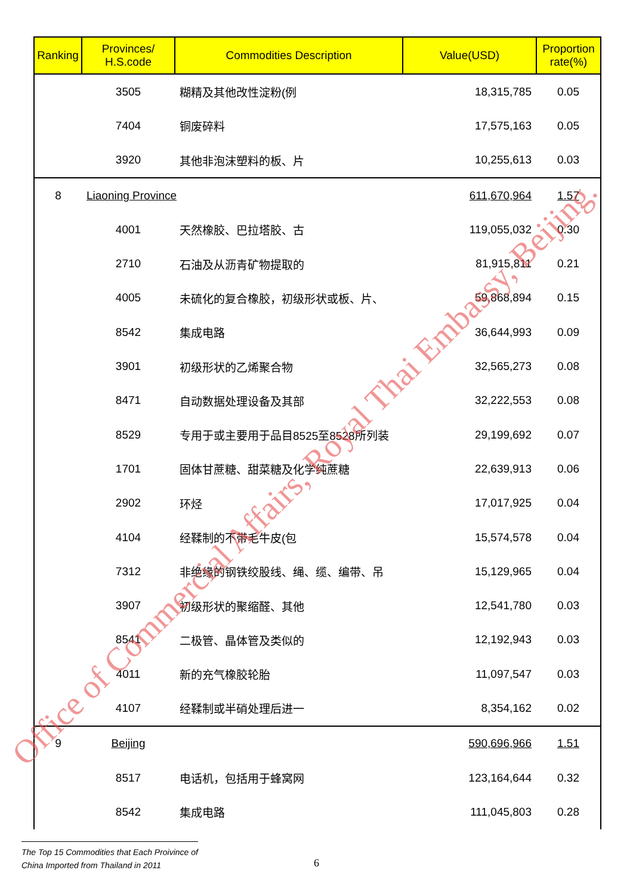| Ranking | Provinces/ H.S.code | Commodities Description | Value(USD) | Proportion rate(%) |
| --- | --- | --- | --- | --- |
| | 3505 | 糊精及其他改性淀粉(例 | 18,315,785 | 0.05 |
| | 7404 | 铜废碎料 | 17,575,163 | 0.05 |
| | 3920 | 其他非泡沫塑料的板、片 | 10,255,613 | 0.03 |
| 8 | Liaoning Province | | 611,670,964 | 1.57 |
| | 4001 | 天然橡胶、巴拉塔胶、古 | 119,055,032 | 0.30 |
| | 2710 | 石油及从沥青矿物提取的 | 81,915,811 | 0.21 |
| | 4005 | 未硫化的复合橡胶，初级形状或板、片、 | 59,868,894 | 0.15 |
| | 8542 | 集成电路 | 36,644,993 | 0.09 |
| | 3901 | 初级形状的乙烯聚合物 | 32,565,273 | 0.08 |
| | 8471 | 自动数据处理设备及其部 | 32,222,553 | 0.08 |
| | 8529 | 专用于或主要用于品目8525至8528所列装 | 29,199,692 | 0.07 |
| | 1701 | 固体甘蔗糖、甜菜糖及化学纯蔗糖 | 22,639,913 | 0.06 |
| | 2902 | 环烃 | 17,017,925 | 0.04 |
| | 4104 | 经鞣制的不带毛牛皮(包 | 15,574,578 | 0.04 |
| | 7312 | 非绝缘的钢铁绞股线、绳、缆、编带、吊 | 15,129,965 | 0.04 |
| | 3907 | 初级形状的聚缩醛、其他 | 12,541,780 | 0.03 |
| | 8541 | 二极管、晶体管及类似的 | 12,192,943 | 0.03 |
| | 4011 | 新的充气橡胶轮胎 | 11,097,547 | 0.03 |
| | 4107 | 经鞣制或半硝处理后进一 | 8,354,162 | 0.02 |
| 9 | Beijing | | 590,696,966 | 1.51 |
| | 8517 | 电话机，包括用于蜂窝网 | 123,164,644 | 0.32 |
| | 8542 | 集成电路 | 111,045,803 | 0.28 |
Office of Commercial Affairs, Royal Thai Embassy, Beijing.
The Top 15 Commodities that Each Proivince of
China Imported from Thailand in 2011
6